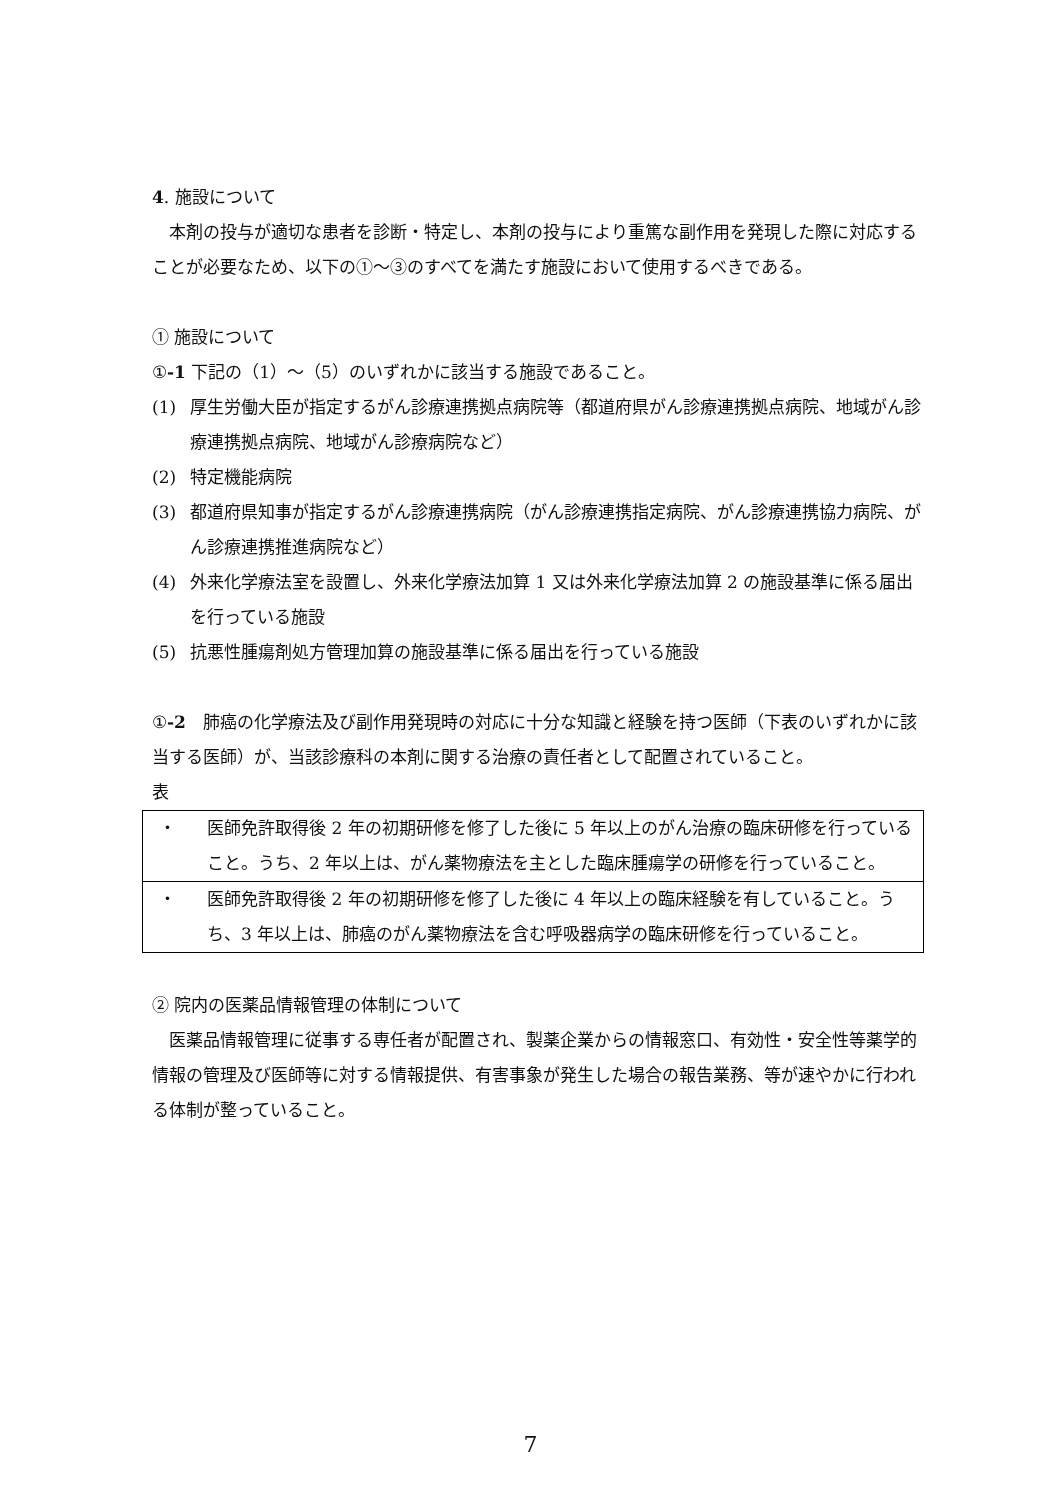4. 施設について
　本剤の投与が適切な患者を診断・特定し、本剤の投与により重篤な副作用を発現した際に対応することが必要なため、以下の①～③のすべてを満たす施設において使用するべきである。
① 施設について
①-1 下記の（1）～（5）のいずれかに該当する施設であること。
(1) 厚生労働大臣が指定するがん診療連携拠点病院等（都道府県がん診療連携拠点病院、地域がん診療連携拠点病院、地域がん診療病院など）
(2) 特定機能病院
(3) 都道府県知事が指定するがん診療連携病院（がん診療連携指定病院、がん診療連携協力病院、がん診療連携推進病院など）
(4) 外来化学療法室を設置し、外来化学療法加算 1 又は外来化学療法加算 2 の施設基準に係る届出を行っている施設
(5) 抗悪性腫瘍剤処方管理加算の施設基準に係る届出を行っている施設
①-2　肺癌の化学療法及び副作用発現時の対応に十分な知識と経験を持つ医師（下表のいずれかに該当する医師）が、当該診療科の本剤に関する治療の責任者として配置されていること。
表
| ・ 医師免許取得後 2 年の初期研修を修了した後に 5 年以上のがん治療の臨床研修を行っていること。うち、2 年以上は、がん薬物療法を主とした臨床腫瘍学の研修を行っていること。 |
| ・ 医師免許取得後 2 年の初期研修を修了した後に 4 年以上の臨床経験を有していること。うち、3 年以上は、肺癌のがん薬物療法を含む呼吸器病学の臨床研修を行っていること。 |
② 院内の医薬品情報管理の体制について
　医薬品情報管理に従事する専任者が配置され、製薬企業からの情報窓口、有効性・安全性等薬学的情報の管理及び医師等に対する情報提供、有害事象が発生した場合の報告業務、等が速やかに行われる体制が整っていること。
7